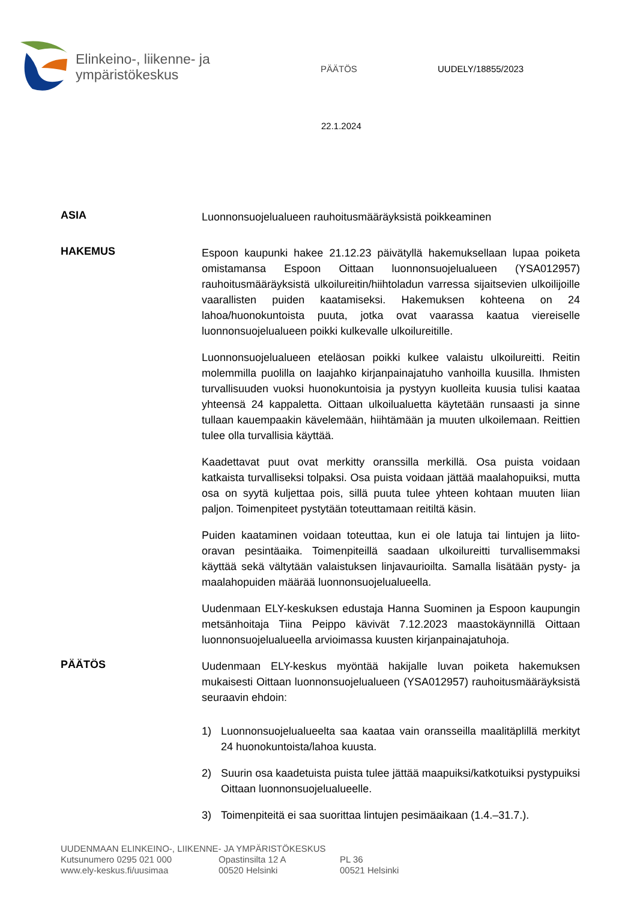Elinkeino-, liikenne- ja
ympäristökeskus
PÄÄTÖS UUDELY/18855/2023
22.1.2024
ASIA
Luonnonsuojelualueen rauhoitusmääräyksistä poikkeaminen
HAKEMUS
Espoon kaupunki hakee 21.12.23 päivätyllä hakemuksellaan lupaa poiketa omistamansa Espoon Oittaan luonnonsuojelualueen (YSA012957) rauhoitusmääräyksistä ulkoilureitin/hiihtoladun varressa sijaitsevien ulkoilijoille vaarallisten puiden kaatamiseksi. Hakemuksen kohteena on 24 lahoa/huonokuntoista puuta, jotka ovat vaarassa kaatua viereiselle luonnonsuojelualueen poikki kulkevalle ulkoilureitille.
Luonnonsuojelualueen eteläosan poikki kulkee valaistu ulkoilureitti. Reitin molemmilla puolilla on laajahko kirjanpainajatuho vanhoilla kuusilla. Ihmisten turvallisuuden vuoksi huonokuntoisia ja pystyyn kuolleita kuusia tulisi kaataa yhteensä 24 kappaletta. Oittaan ulkoilualuetta käytetään runsaasti ja sinne tullaan kauempaakin kävelemään, hiihtämään ja muuten ulkoilemaan. Reittien tulee olla turvallisia käyttää.
Kaadettavat puut ovat merkitty oranssilla merkillä. Osa puista voidaan katkaista turvalliseksi tolpaksi. Osa puista voidaan jättää maalahopuiksi, mutta osa on syytä kuljettaa pois, sillä puuta tulee yhteen kohtaan muuten liian paljon. Toimenpiteet pystytään toteuttamaan reitiltä käsin.
Puiden kaataminen voidaan toteuttaa, kun ei ole latuja tai lintujen ja liito-oravan pesintäaika. Toimenpiteillä saadaan ulkoilureitti turvallisemmaksi käyttää sekä vältytään valaistuksen linjavaurioilta. Samalla lisätään pysty- ja maalahopuiden määrää luonnonsuojelualueella.
Uudenmaan ELY-keskuksen edustaja Hanna Suominen ja Espoon kaupungin metsänhoitaja Tiina Peippo kävivät 7.12.2023 maastokäynnillä Oittaan luonnonsuojelualueella arvioimassa kuusten kirjanpainajatuhoja.
PÄÄTÖS
Uudenmaan ELY-keskus myöntää hakijalle luvan poiketa hakemuksen mukaisesti Oittaan luonnonsuojelualueen (YSA012957) rauhoitusmääräyksistä seuraavin ehdoin:
1) Luonnonsuojelualueelta saa kaataa vain oransseilla maalitäplillä merkityt 24 huonokuntoista/lahoa kuusta.
2) Suurin osa kaadetuista puista tulee jättää maapuiksi/katkotuiksi pystypuiksi Oittaan luonnonsuojelualueelle.
3) Toimenpiteitä ei saa suorittaa lintujen pesimäaikaan (1.4.–31.7.).
UUDENMAAN ELINKEINO-, LIIKENNE- JA YMPÄRISTÖKESKUS
Kutsunumero 0295 021 000 Opastinsilta 12 A PL 36
www.ely-keskus.fi/uusimaa 00520 Helsinki 00521 Helsinki